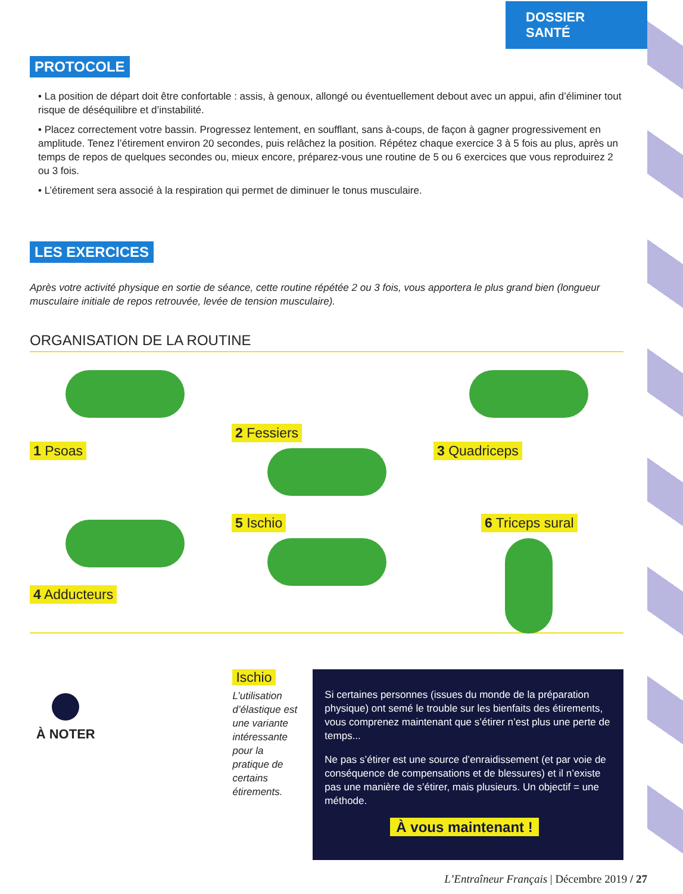DOSSIER SANTÉ
PROTOCOLE
• La position de départ doit être confortable : assis, à genoux, allongé ou éventuellement debout avec un appui, afin d’éliminer tout risque de déséquilibre et d’instabilité.
• Placez correctement votre bassin. Progressez lentement, en soufflant, sans à-coups, de façon à gagner progressivement en amplitude. Tenez l’étirement environ 20 secondes, puis relâchez la position. Répétez chaque exercice 3 à 5 fois au plus, après un temps de repos de quelques secondes ou, mieux encore, préparez-vous une routine de 5 ou 6 exercices que vous reproduirez 2 ou 3 fois.
• L’étirement sera associé à la respiration qui permet de diminuer le tonus musculaire.
LES EXERCICES
Après votre activité physique en sortie de séance, cette routine répétée 2 ou 3 fois, vous apportera le plus grand bien (longueur musculaire initiale de repos retrouvée, levée de tension musculaire).
ORGANISATION DE LA ROUTINE
1 Psoas
2 Fessiers
3 Quadriceps
4 Adducteurs
5 Ischio
6 Triceps sural
À NOTER
Ischio
L’utilisation d’élastique est une variante intéressante pour la pratique de certains étirements.
Si certaines personnes (issues du monde de la préparation physique) ont semé le trouble sur les bienfaits des étirements, vous comprenez maintenant que s’étirer n’est plus une perte de temps...
Ne pas s’étirer est une source d’enraidissement (et par voie de conséquence de compensations et de blessures) et il n’existe pas une manière de s’étirer, mais plusieurs. Un objectif = une méthode.
À vous maintenant !
L’Entraîneur Français | Décembre 2019 / 27